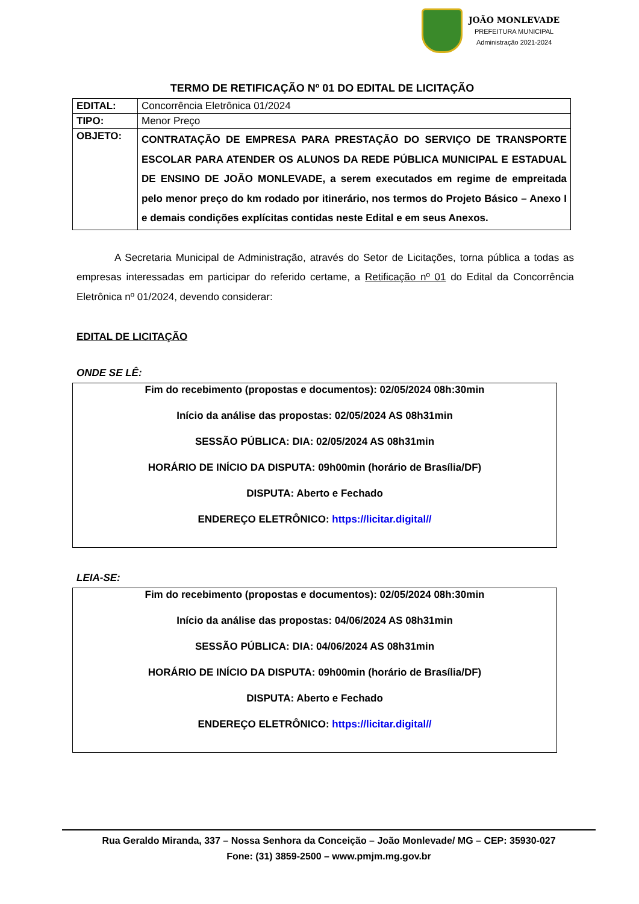JOÃO MONLEVADE
PREFEITURA MUNICIPAL
Administração 2021-2024
TERMO DE RETIFICAÇÃO Nº 01 DO EDITAL DE LICITAÇÃO
| EDITAL: | Concorrência Eletrônica 01/2024 |
| TIPO: | Menor Preço |
| OBJETO: | CONTRATAÇÃO DE EMPRESA PARA PRESTAÇÃO DO SERVIÇO DE TRANSPORTE ESCOLAR PARA ATENDER OS ALUNOS DA REDE PÚBLICA MUNICIPAL E ESTADUAL DE ENSINO DE JOÃO MONLEVADE, a serem executados em regime de empreitada pelo menor preço do km rodado por itinerário, nos termos do Projeto Básico – Anexo I e demais condições explícitas contidas neste Edital e em seus Anexos. |
A Secretaria Municipal de Administração, através do Setor de Licitações, torna pública a todas as empresas interessadas em participar do referido certame, a Retificação nº 01 do Edital da Concorrência Eletrônica nº 01/2024, devendo considerar:
EDITAL DE LICITAÇÃO
ONDE SE LÊ:
Fim do recebimento (propostas e documentos): 02/05/2024 08h:30min
Início da análise das propostas: 02/05/2024 AS 08h31min
SESSÃO PÚBLICA: DIA: 02/05/2024 AS 08h31min
HORÁRIO DE INÍCIO DA DISPUTA: 09h00min (horário de Brasília/DF)
DISPUTA: Aberto e Fechado
ENDEREÇO ELETRÔNICO: https://licitar.digital//
LEIA-SE:
Fim do recebimento (propostas e documentos): 02/05/2024 08h:30min
Início da análise das propostas: 04/06/2024 AS 08h31min
SESSÃO PÚBLICA: DIA: 04/06/2024 AS 08h31min
HORÁRIO DE INÍCIO DA DISPUTA: 09h00min (horário de Brasília/DF)
DISPUTA: Aberto e Fechado
ENDEREÇO ELETRÔNICO: https://licitar.digital//
Rua Geraldo Miranda, 337 – Nossa Senhora da Conceição – João Monlevade/ MG – CEP: 35930-027
Fone: (31) 3859-2500 – www.pmjm.mg.gov.br